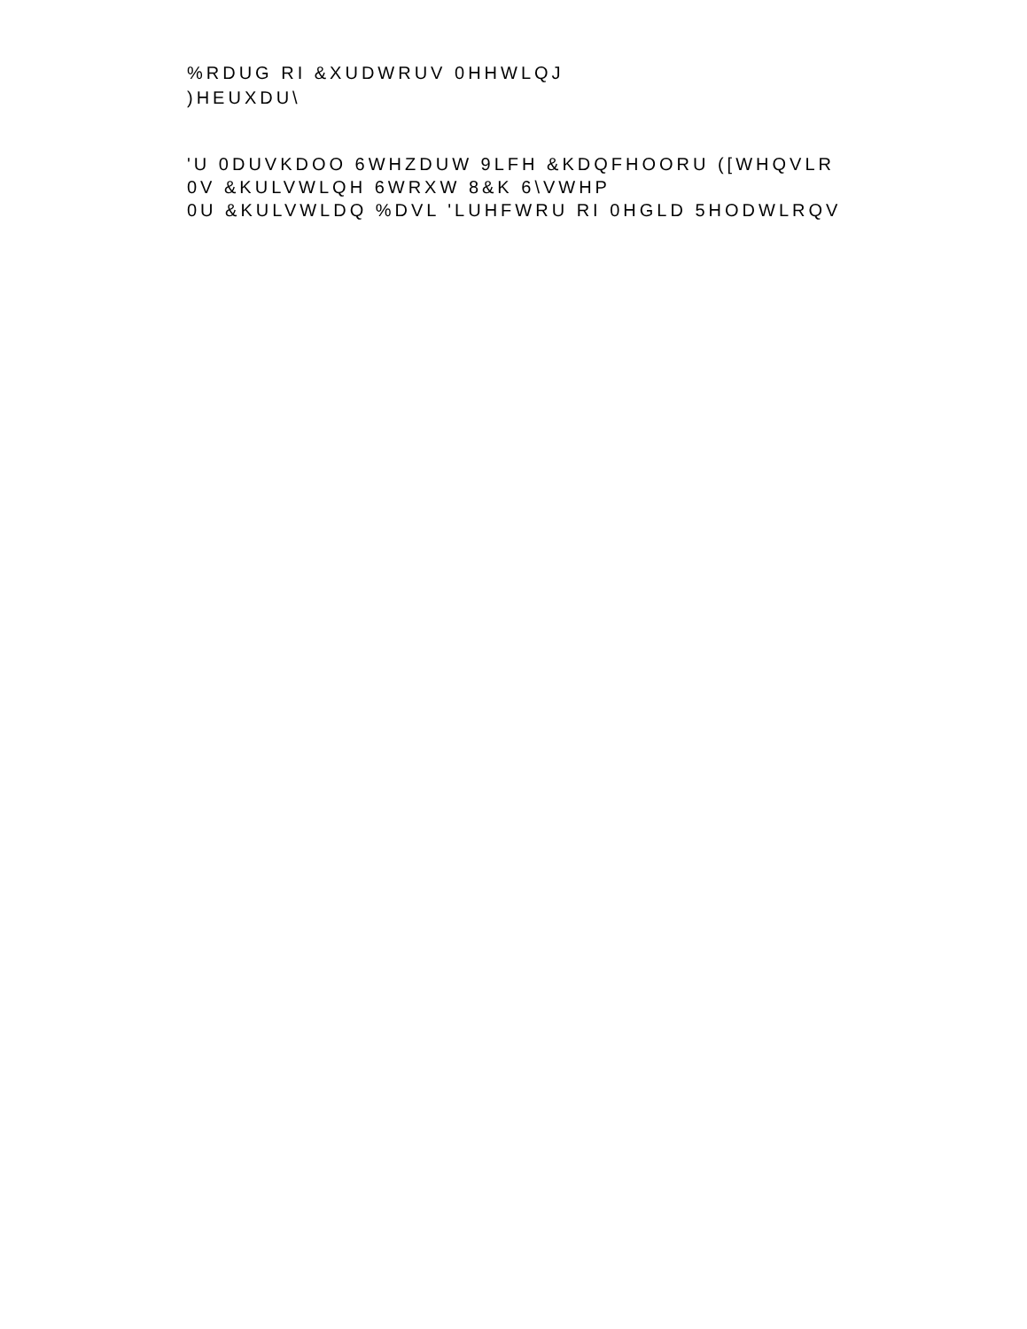%RDUG RI &XUDWRUV 0HHWLQJ
)HEUXDU\
'U 0DUVKDOO 6WHZDUW 9LFH &KDQFHOORU ([WHQVLR
0V &KULVWLQH 6WRXW 8&K 6\VWHP
0U &KULVWLDQ %DVL 'LUHFWRU RI 0HGLD 5HODWLRQV